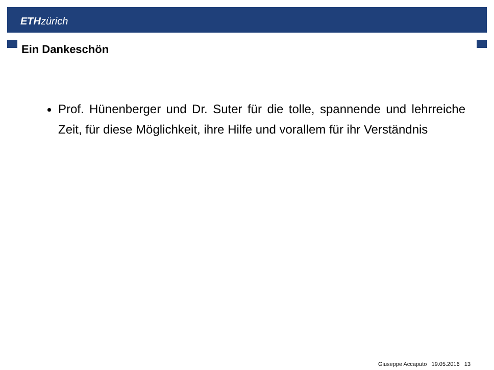ETH zürich
Ein Dankeschön
Prof. Hünenberger und Dr. Suter für die tolle, spannende und lehrreiche Zeit, für diese Möglichkeit, ihre Hilfe und vorallem für ihr Verständnis
Giuseppe Accaputo 19.05.2016 13